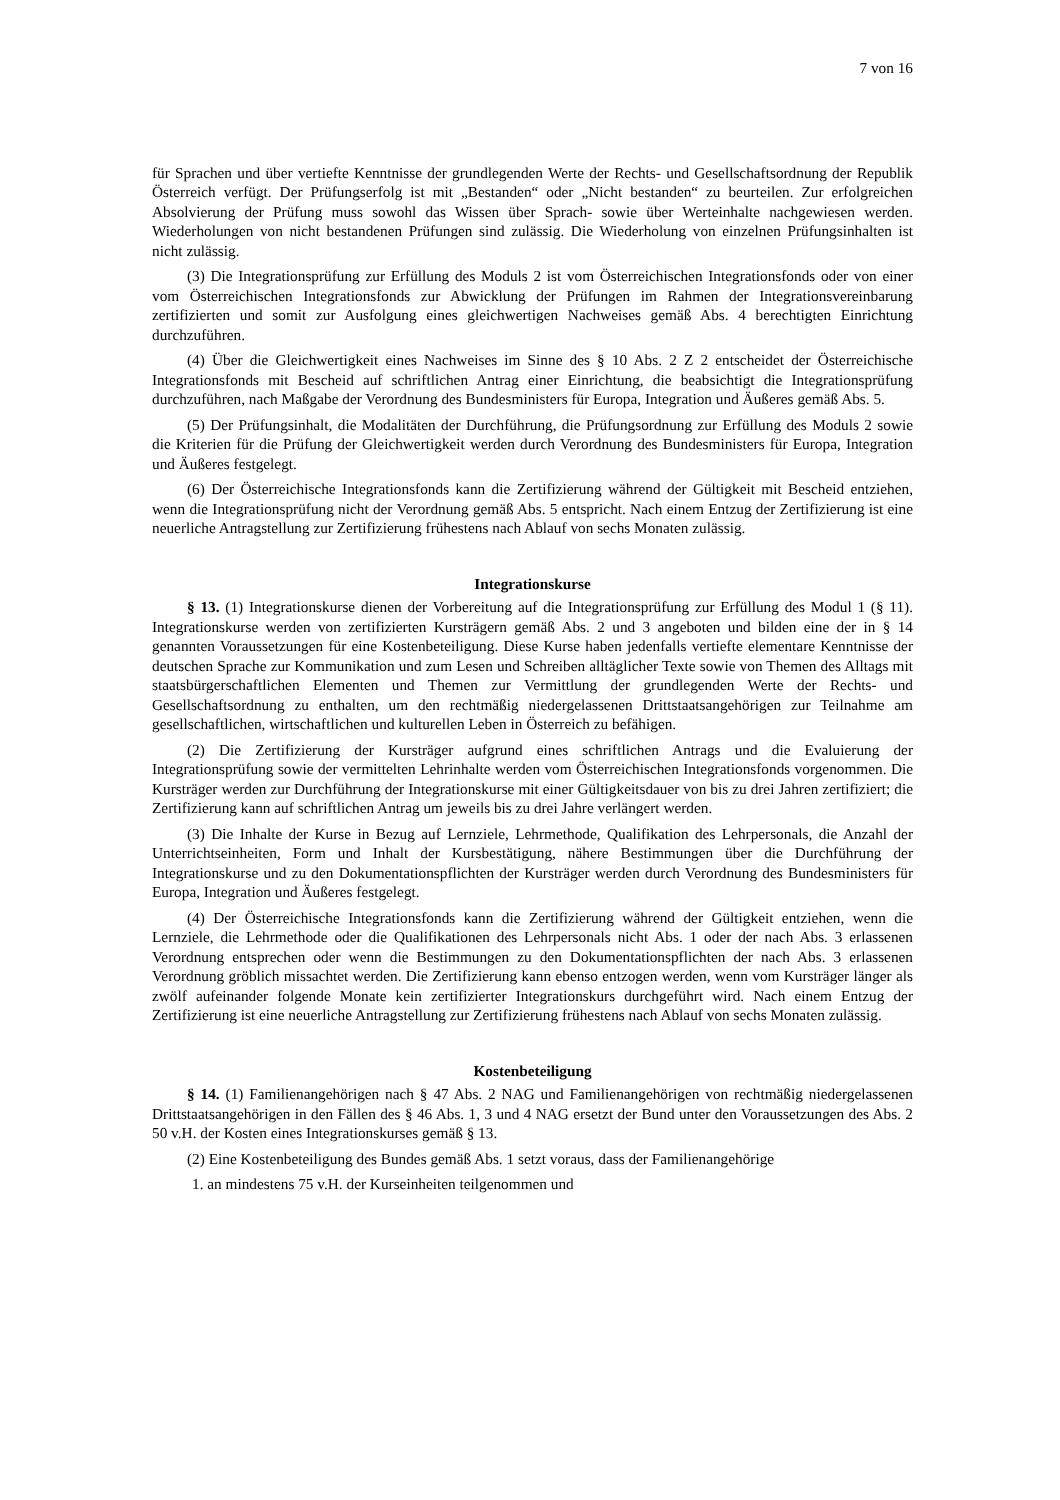7 von 16
für Sprachen und über vertiefte Kenntnisse der grundlegenden Werte der Rechts- und Gesellschaftsordnung der Republik Österreich verfügt. Der Prüfungserfolg ist mit „Bestanden“ oder „Nicht bestanden“ zu beurteilen. Zur erfolgreichen Absolvierung der Prüfung muss sowohl das Wissen über Sprach- sowie über Werteinhalte nachgewiesen werden. Wiederholungen von nicht bestandenen Prüfungen sind zulässig. Die Wiederholung von einzelnen Prüfungsinhalten ist nicht zulässig.
(3) Die Integrationsprüfung zur Erfüllung des Moduls 2 ist vom Österreichischen Integrationsfonds oder von einer vom Österreichischen Integrationsfonds zur Abwicklung der Prüfungen im Rahmen der Integrationsvereinbarung zertifizierten und somit zur Ausfolgung eines gleichwertigen Nachweises gemäß Abs. 4 berechtigten Einrichtung durchzuführen.
(4) Über die Gleichwertigkeit eines Nachweises im Sinne des § 10 Abs. 2 Z 2 entscheidet der Österreichische Integrationsfonds mit Bescheid auf schriftlichen Antrag einer Einrichtung, die beabsichtigt die Integrationsprüfung durchzuführen, nach Maßgabe der Verordnung des Bundesministers für Europa, Integration und Äußeres gemäß Abs. 5.
(5) Der Prüfungsinhalt, die Modalitäten der Durchführung, die Prüfungsordnung zur Erfüllung des Moduls 2 sowie die Kriterien für die Prüfung der Gleichwertigkeit werden durch Verordnung des Bundesministers für Europa, Integration und Äußeres festgelegt.
(6) Der Österreichische Integrationsfonds kann die Zertifizierung während der Gültigkeit mit Bescheid entziehen, wenn die Integrationsprüfung nicht der Verordnung gemäß Abs. 5 entspricht. Nach einem Entzug der Zertifizierung ist eine neuerliche Antragstellung zur Zertifizierung frühestens nach Ablauf von sechs Monaten zulässig.
Integrationskurse
§ 13. (1) Integrationskurse dienen der Vorbereitung auf die Integrationsprüfung zur Erfüllung des Modul 1 (§ 11). Integrationskurse werden von zertifizierten Kursträgern gemäß Abs. 2 und 3 angeboten und bilden eine der in § 14 genannten Voraussetzungen für eine Kostenbeteiligung. Diese Kurse haben jedenfalls vertiefte elementare Kenntnisse der deutschen Sprache zur Kommunikation und zum Lesen und Schreiben alltäglicher Texte sowie von Themen des Alltags mit staatsbürgerschaftlichen Elementen und Themen zur Vermittlung der grundlegenden Werte der Rechts- und Gesellschaftsordnung zu enthalten, um den rechtmäßig niedergelassenen Drittstaatsangehörigen zur Teilnahme am gesellschaftlichen, wirtschaftlichen und kulturellen Leben in Österreich zu befähigen.
(2) Die Zertifizierung der Kursträger aufgrund eines schriftlichen Antrags und die Evaluierung der Integrationsprüfung sowie der vermittelten Lehrinhalte werden vom Österreichischen Integrationsfonds vorgenommen. Die Kursträger werden zur Durchführung der Integrationskurse mit einer Gültigkeitsdauer von bis zu drei Jahren zertifiziert; die Zertifizierung kann auf schriftlichen Antrag um jeweils bis zu drei Jahre verlängert werden.
(3) Die Inhalte der Kurse in Bezug auf Lernziele, Lehrmethode, Qualifikation des Lehrpersonals, die Anzahl der Unterrichtseinheiten, Form und Inhalt der Kursbestätigung, nähere Bestimmungen über die Durchführung der Integrationskurse und zu den Dokumentationspflichten der Kursträger werden durch Verordnung des Bundesministers für Europa, Integration und Äußeres festgelegt.
(4) Der Österreichische Integrationsfonds kann die Zertifizierung während der Gültigkeit entziehen, wenn die Lernziele, die Lehrmethode oder die Qualifikationen des Lehrpersonals nicht Abs. 1 oder der nach Abs. 3 erlassenen Verordnung entsprechen oder wenn die Bestimmungen zu den Dokumentationspflichten der nach Abs. 3 erlassenen Verordnung gröblich missachtet werden. Die Zertifizierung kann ebenso entzogen werden, wenn vom Kursträger länger als zwölf aufeinander folgende Monate kein zertifizierter Integrationskurs durchgeführt wird. Nach einem Entzug der Zertifizierung ist eine neuerliche Antragstellung zur Zertifizierung frühestens nach Ablauf von sechs Monaten zulässig.
Kostenbeteiligung
§ 14. (1) Familienangehörigen nach § 47 Abs. 2 NAG und Familienangehörigen von rechtmäßig niedergelassenen Drittstaatsangehörigen in den Fällen des § 46 Abs. 1, 3 und 4 NAG ersetzt der Bund unter den Voraussetzungen des Abs. 2 50 v.H. der Kosten eines Integrationskurses gemäß § 13.
(2) Eine Kostenbeteiligung des Bundes gemäß Abs. 1 setzt voraus, dass der Familienangehörige
1. an mindestens 75 v.H. der Kurseinheiten teilgenommen und